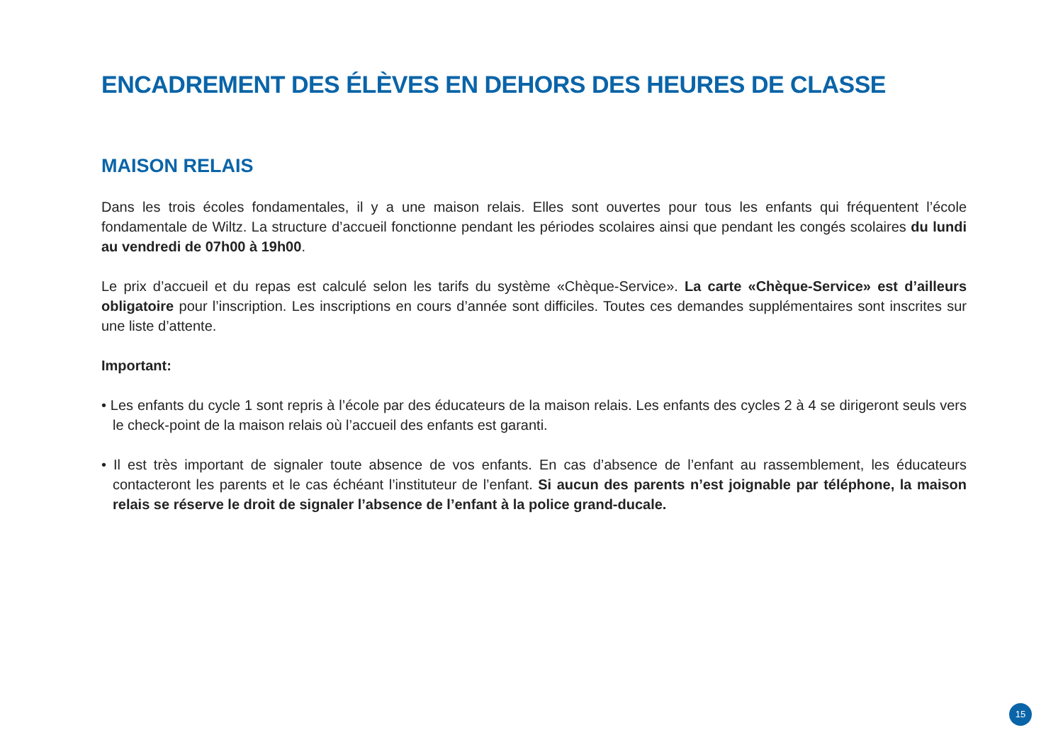ENCADREMENT DES ÉLÈVES EN DEHORS DES HEURES DE CLASSE
MAISON RELAIS
Dans les trois écoles fondamentales, il y a une maison relais. Elles sont ouvertes pour tous les enfants qui fréquentent l’école fondamentale de Wiltz. La structure d’accueil fonctionne pendant les périodes scolaires ainsi que pendant les congés scolaires du lundi au vendredi de 07h00 à 19h00.
Le prix d’accueil et du repas est calculé selon les tarifs du système «Chèque-Service». La carte «Chèque-Service» est d’ailleurs obligatoire pour l’inscription. Les inscriptions en cours d’année sont difficiles. Toutes ces demandes supplémentaires sont inscrites sur une liste d’attente.
Important:
• Les enfants du cycle 1 sont repris à l’école par des éducateurs de la maison relais. Les enfants des cycles 2 à 4 se dirigeront seuls vers le check-point de la maison relais où l’accueil des enfants est garanti.
• Il est très important de signaler toute absence de vos enfants. En cas d’absence de l’enfant au rassemblement, les éducateurs contacteront les parents et le cas échéant l’instituteur de l’enfant. Si aucun des parents n’est joignable par téléphone, la maison relais se réserve le droit de signaler l’absence de l’enfant à la police grand-ducale.
15